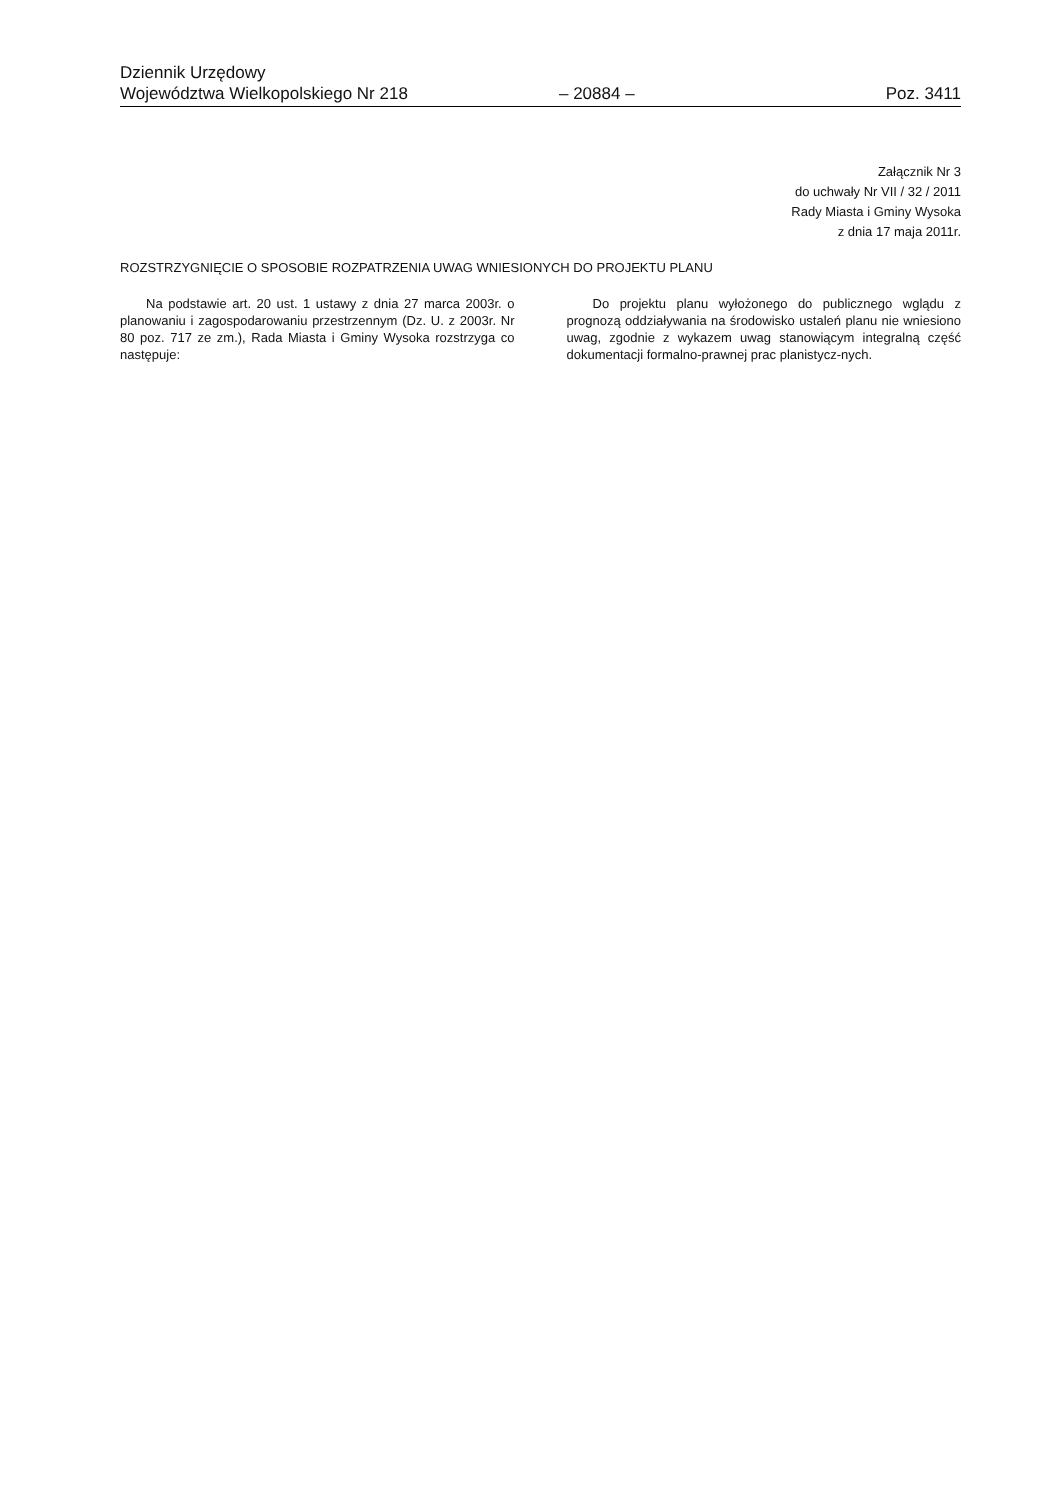Dziennik Urzędowy
Województwa Wielkopolskiego Nr 218 – 20884 – Poz. 3411
Załącznik Nr 3
do uchwały Nr VII / 32 / 2011
Rady Miasta i Gminy Wysoka
z dnia 17 maja 2011r.
ROZSTRZYGNIĘCIE O SPOSOBIE ROZPATRZENIA UWAG WNIESIONYCH DO PROJEKTU PLANU
Na podstawie art. 20 ust. 1 ustawy z dnia 27 marca 2003r. o planowaniu i zagospodarowaniu przestrzennym (Dz. U. z 2003r. Nr 80 poz. 717 ze zm.), Rada Miasta i Gminy Wysoka rozstrzyga co następuje:
Do projektu planu wyłożonego do publicznego wglądu z prognozą oddziaływania na środowisko ustaleń planu nie wniesiono uwag, zgodnie z wykazem uwag stanowiącym integralną część dokumentacji formalno-prawnej prac planistycz-nych.